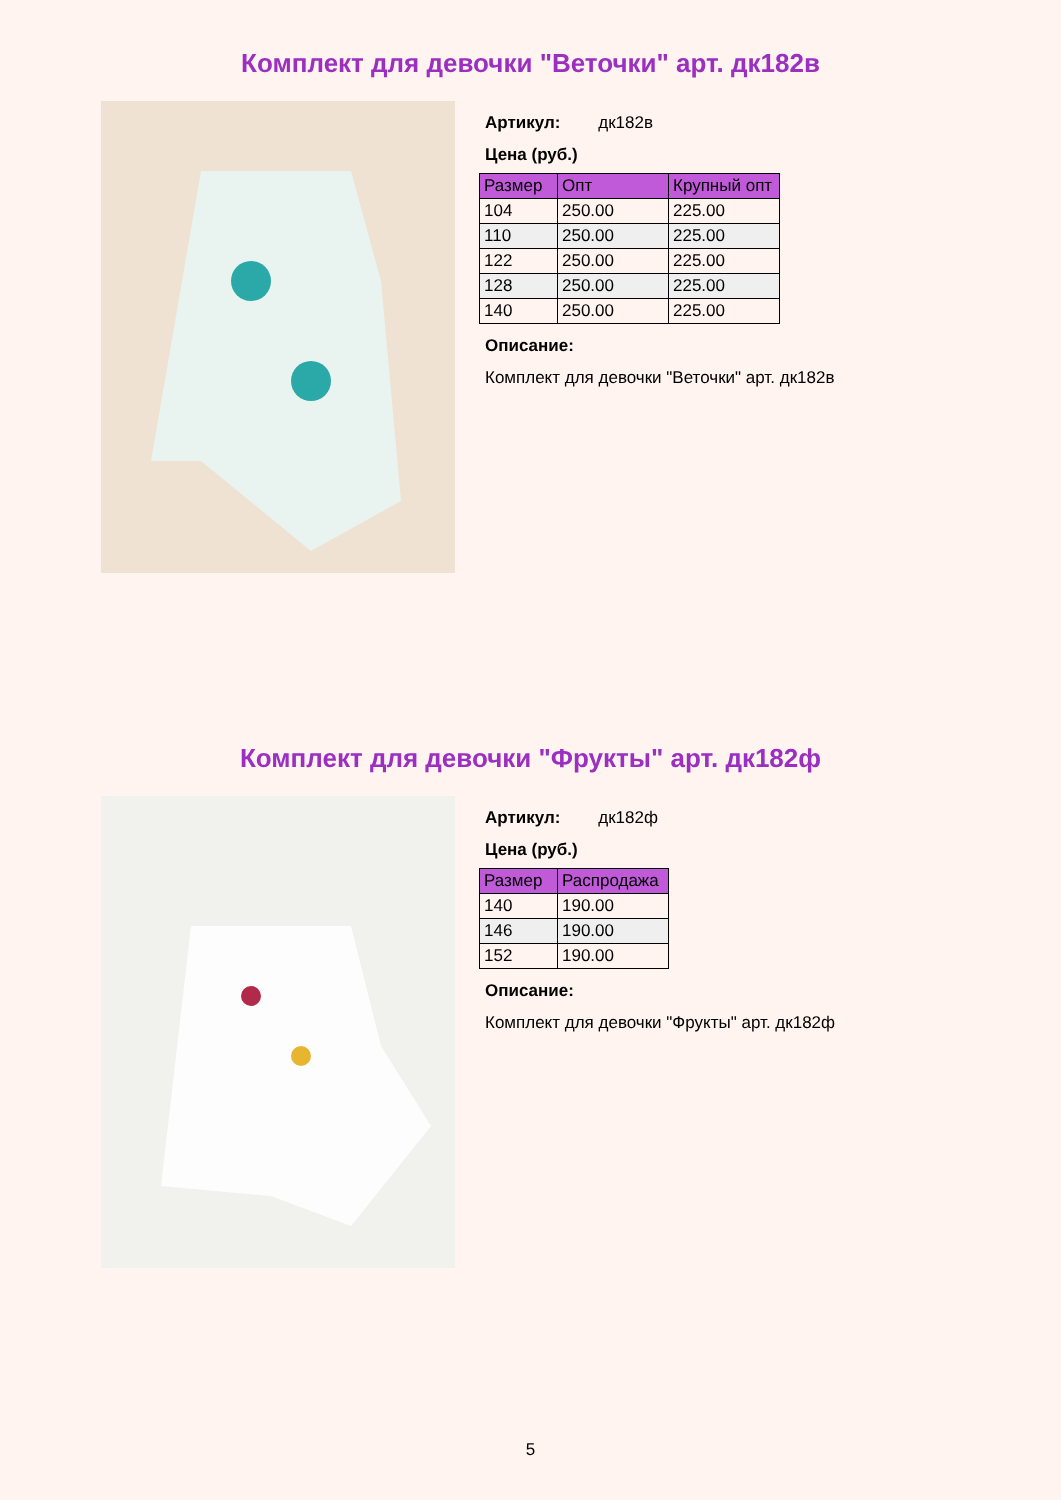Комплект для девочки "Веточки" арт. дк182в
Артикул: дк182в
Цена (руб.)
| Размер | Опт | Крупный опт |
| --- | --- | --- |
| 104 | 250.00 | 225.00 |
| 110 | 250.00 | 225.00 |
| 122 | 250.00 | 225.00 |
| 128 | 250.00 | 225.00 |
| 140 | 250.00 | 225.00 |
Описание:
Комплект для девочки "Веточки" арт. дк182в
Комплект для девочки "Фрукты" арт. дк182ф
Артикул: дк182ф
Цена (руб.)
| Размер | Распродажа |
| --- | --- |
| 140 | 190.00 |
| 146 | 190.00 |
| 152 | 190.00 |
Описание:
Комплект для девочки "Фрукты" арт. дк182ф
5